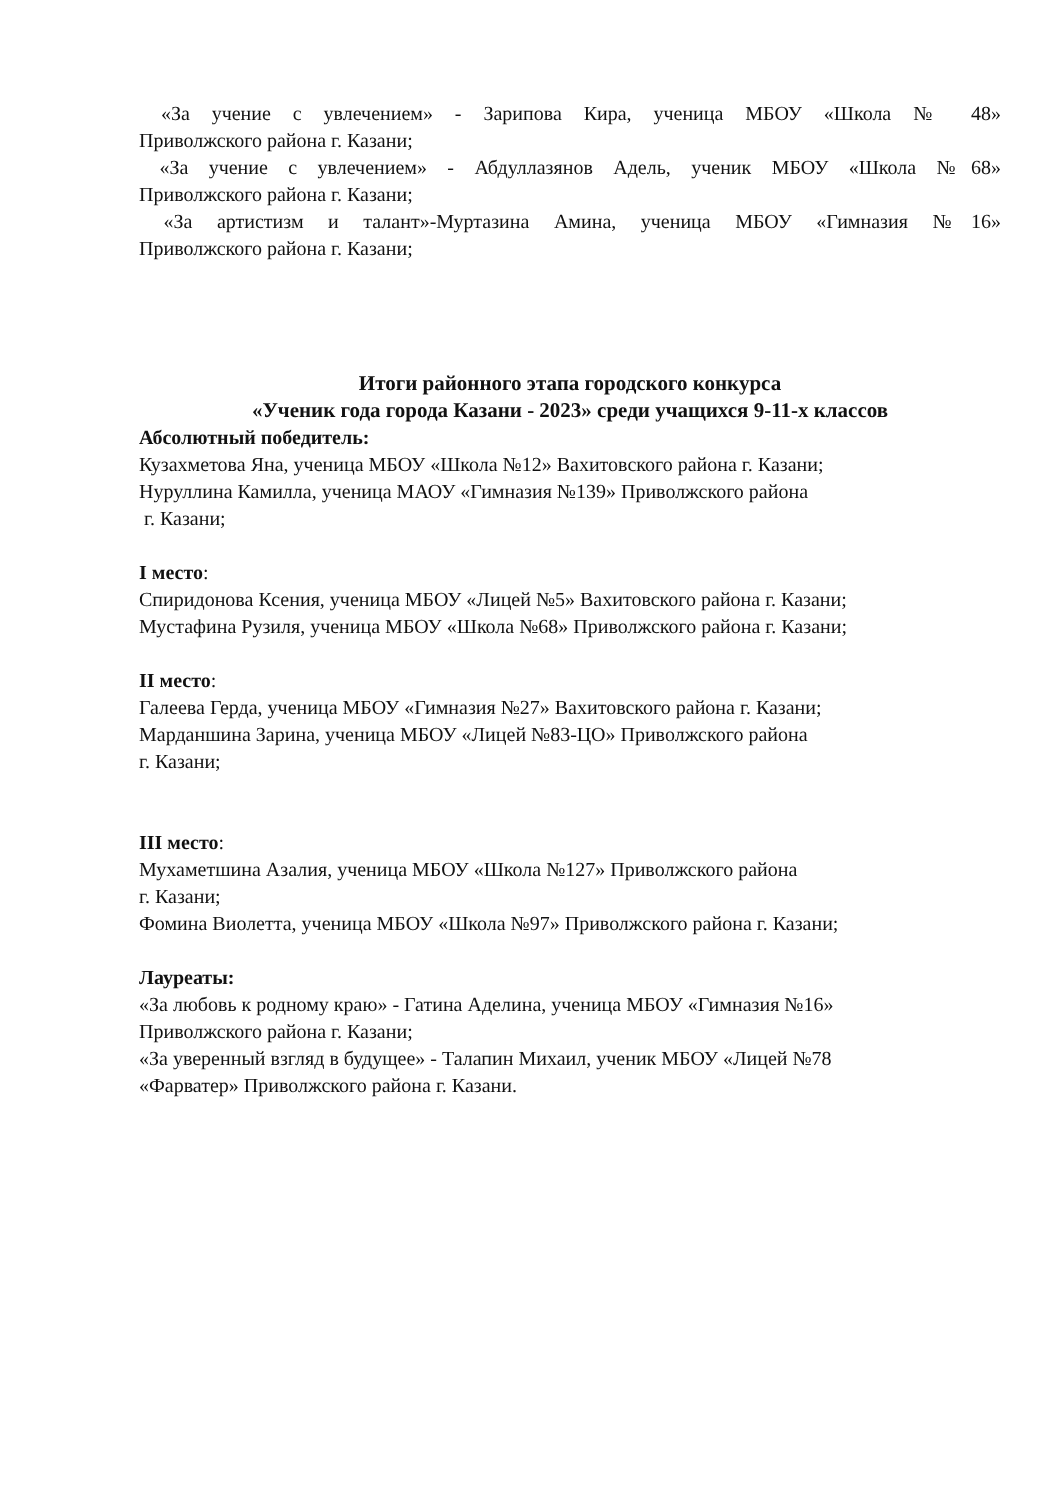«За учение с увлечением» - Зарипова Кира, ученица МБОУ «Школа № 48»
Приволжского района г. Казани;
«За учение с увлечением» - Абдуллазянов Адель, ученик МБОУ «Школа №68»
Приволжского района г. Казани;
«За артистизм и талант»-Муртазина Амина, ученица МБОУ «Гимназия №16»
Приволжского района г. Казани;
Итоги районного этапа городского конкурса
«Ученик года города Казани - 2023» среди учащихся 9-11-х классов
Абсолютный победитель:
Кузахметова Яна, ученица МБОУ «Школа №12» Вахитовского района г. Казани;
Нуруллина Камилла, ученица МАОУ «Гимназия №139» Приволжского района
г. Казани;
I место:
Спиридонова Ксения, ученица МБОУ «Лицей №5» Вахитовского района г. Казани;
Мустафина Рузиля, ученица МБОУ «Школа №68» Приволжского района г. Казани;
II место:
Галеева Герда, ученица МБОУ «Гимназия №27» Вахитовского района г. Казани;
Марданшина Зарина, ученица МБОУ «Лицей №83-ЦО» Приволжского района
г. Казани;
III место:
Мухаметшина Азалия, ученица МБОУ «Школа №127» Приволжского района
г. Казани;
Фомина Виолетта, ученица МБОУ «Школа №97» Приволжского района г. Казани;
Лауреаты:
«За любовь к родному краю» - Гатина Аделина, ученица МБОУ «Гимназия №16»
Приволжского района г. Казани;
«За уверенный взгляд в будущее» - Талапин Михаил, ученик МБОУ «Лицей №78
«Фарватер» Приволжского района г. Казани.